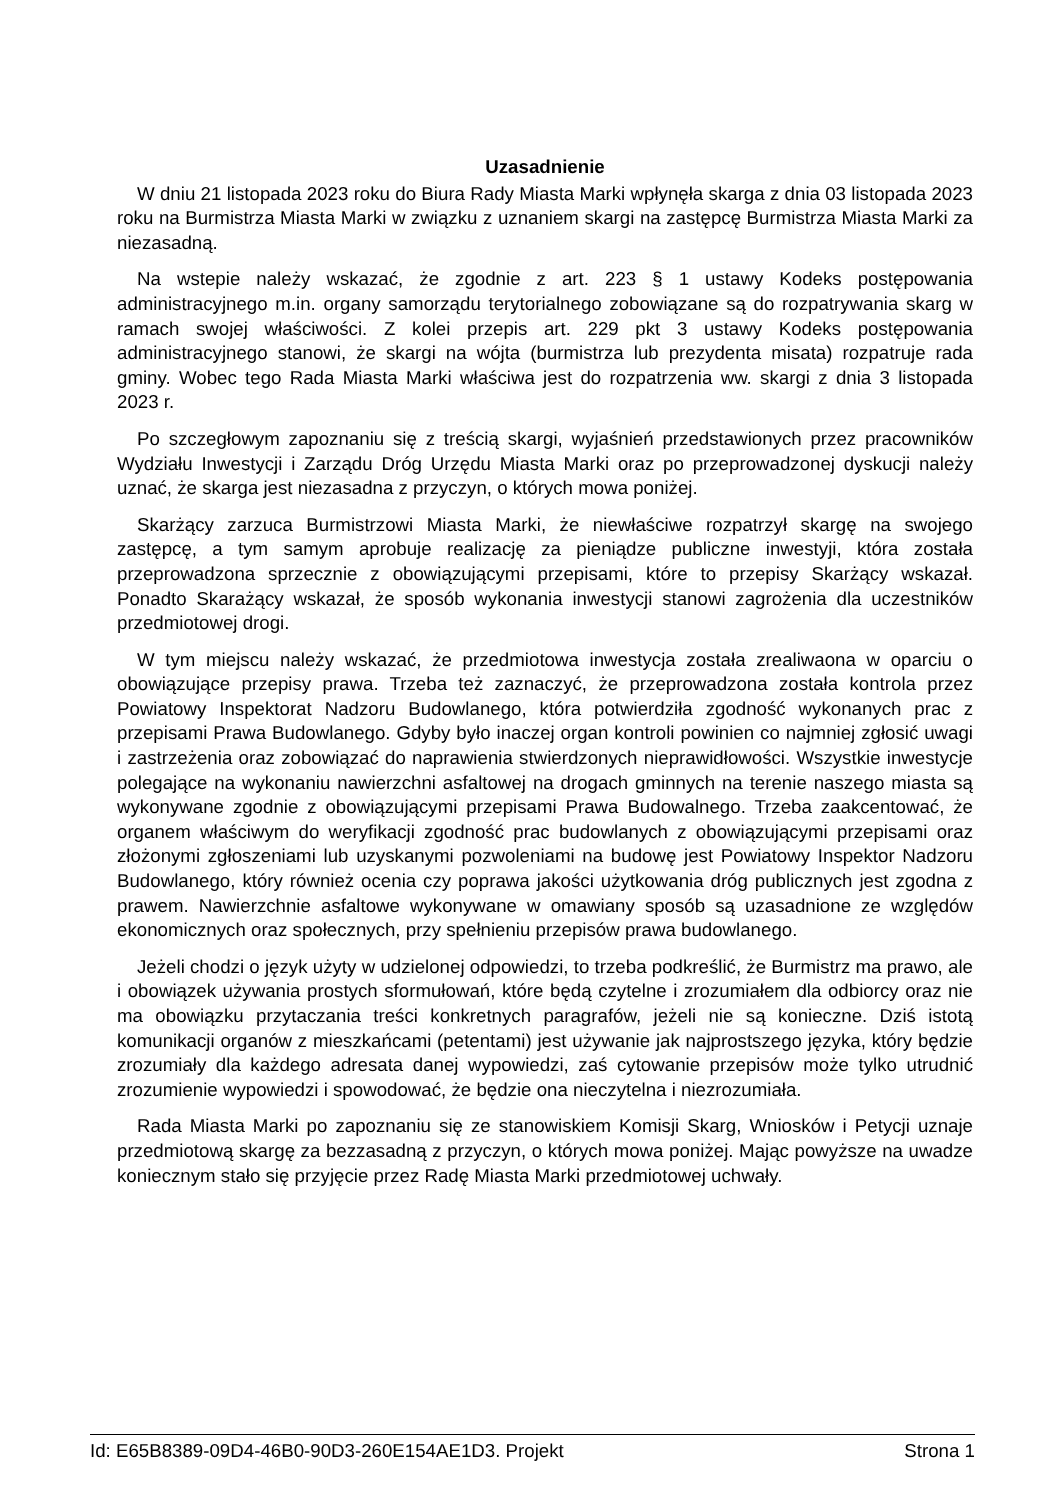Uzasadnienie
W dniu 21 listopada 2023 roku do Biura Rady Miasta Marki wpłynęła skarga z dnia 03 listopada 2023 roku na Burmistrza Miasta Marki w związku z uznaniem skargi na zastępcę Burmistrza Miasta Marki za niezasadną.
Na wstepie należy wskazać, że zgodnie z art. 223 § 1 ustawy Kodeks postępowania administracyjnego m.in. organy samorządu terytorialnego zobowiązane są do rozpatrywania skarg w ramach swojej właściwości. Z kolei przepis art. 229 pkt 3 ustawy Kodeks postępowania administracyjnego stanowi, że skargi na wójta (burmistrza lub prezydenta misata) rozpatruje rada gminy. Wobec tego Rada Miasta Marki właściwa jest do rozpatrzenia ww. skargi z dnia 3 listopada 2023 r.
Po szczegłowym zapoznaniu się z treścią skargi, wyjaśnień przedstawionych przez pracowników Wydziału Inwestycji i Zarządu Dróg Urzędu Miasta Marki oraz po przeprowadzonej dyskucji należy uznać, że skarga jest niezasadna z przyczyn, o których mowa poniżej.
Skarżący zarzuca Burmistrzowi Miasta Marki, że niewłaściwe rozpatrzył skargę na swojego zastępcę, a tym samym aprobuje realizację za pieniądze publiczne inwestyji, która została przeprowadzona sprzecznie z obowiązującymi przepisami, które to przepisy Skarżący wskazał. Ponadto Skarażący wskazał, że sposób wykonania inwestycji stanowi zagrożenia dla uczestników przedmiotowej drogi.
W tym miejscu należy wskazać, że przedmiotowa inwestycja została zrealiwaona w oparciu o obowiązujące przepisy prawa. Trzeba też zaznaczyć, że przeprowadzona została kontrola przez Powiatowy Inspektorat Nadzoru Budowlanego, która potwierdziła zgodność wykonanych prac z przepisami Prawa Budowlanego. Gdyby było inaczej organ kontroli powinien co najmniej zgłosić uwagi i zastrzeżenia oraz zobowiązać do naprawienia stwierdzonych nieprawidłowości. Wszystkie inwestycje polegające na wykonaniu nawierzchni asfaltowej na drogach gminnych na terenie naszego miasta są wykonywane zgodnie z obowiązującymi przepisami Prawa Budowalnego. Trzeba zaakcentować, że organem właściwym do weryfikacji zgodność prac budowlanych z obowiązującymi przepisami oraz złożonymi zgłoszeniami lub uzyskanymi pozwoleniami na budowę jest Powiatowy Inspektor Nadzoru Budowlanego, który również ocenia czy poprawa jakości użytkowania dróg publicznych jest zgodna z prawem. Nawierzchnie asfaltowe wykonywane w omawiany sposób są uzasadnione ze względów ekonomicznych oraz społecznych, przy spełnieniu przepisów prawa budowlanego.
Jeżeli chodzi o język użyty w udzielonej odpowiedzi, to trzeba podkreślić, że Burmistrz ma prawo, ale i obowiązek używania prostych sformułowań, które będą czytelne i zrozumiałem dla odbiorcy oraz nie ma obowiązku przytaczania treści konkretnych paragrafów, jeżeli nie są konieczne. Dziś istotą komunikacji organów z mieszkańcami (petentami) jest używanie jak najprostszego języka, który będzie zrozumiały dla każdego adresata danej wypowiedzi, zaś cytowanie przepisów może tylko utrudnić zrozumienie wypowiedzi i spowodować, że będzie ona nieczytelna i niezrozumiała.
Rada Miasta Marki po zapoznaniu się ze stanowiskiem Komisji Skarg, Wniosków i Petycji uznaje przedmiotową skargę za bezzasadną z przyczyn, o których mowa poniżej. Mając powyższe na uwadze koniecznym stało się przyjęcie przez Radę Miasta Marki przedmiotowej uchwały.
Id: E65B8389-09D4-46B0-90D3-260E154AE1D3. Projekt Strona 1